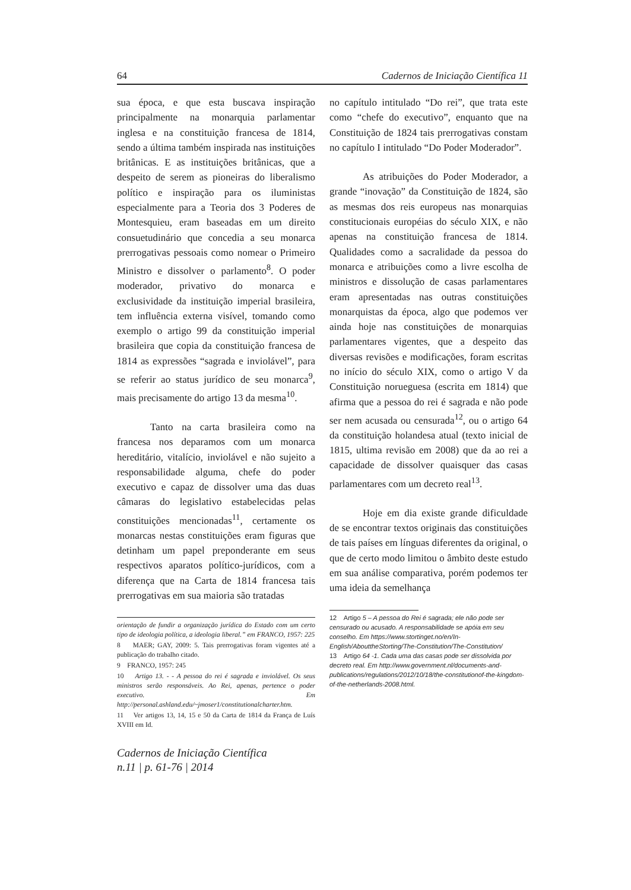64 Cadernos de Iniciação Científica 11
sua época, e que esta buscava inspiração principalmente na monarquia parlamentar inglesa e na constituição francesa de 1814, sendo a última também inspirada nas instituições britânicas. E as instituições britânicas, que a despeito de serem as pioneiras do liberalismo político e inspiração para os iluministas especialmente para a Teoria dos 3 Poderes de Montesquieu, eram baseadas em um direito consuetudinário que concedia a seu monarca prerrogativas pessoais como nomear o Primeiro Ministro e dissolver o parlamento<sup>8</sup>. O poder moderador, privativo do monarca e exclusividade da instituição imperial brasileira, tem influência externa visível, tomando como exemplo o artigo 99 da constituição imperial brasileira que copia da constituição francesa de 1814 as expressões “sagrada e inviolável”, para se referir ao status jurídico de seu monarca<sup>9</sup>, mais precisamente do artigo 13 da mesma<sup>10</sup>.
Tanto na carta brasileira como na francesa nos deparamos com um monarca hereditário, vitalício, inviolável e não sujeito a responsabilidade alguma, chefe do poder executivo e capaz de dissolver uma das duas câmaras do legislativo estabelecidas pelas constituições mencionadas<sup>11</sup>, certamente os monarcas nestas constituições eram figuras que detinham um papel preponderante em seus respectivos aparatos político-jurídicos, com a diferença que na Carta de 1814 francesa tais prerrogativas em sua maioria são tratadas
orientação de fundir a organização jurídica do Estado com um certo tipo de ideologia política, a ideologia liberal.” em FRANCO, 1957: 225
8 MAER; GAY, 2009: 5. Tais prerrogativas foram vigentes até a publicação do trabalho citado.
9 FRANCO, 1957: 245
10 Artigo 13. - - A pessoa do rei é sagrada e inviolável. Os seus ministros serão responsáveis. Ao Rei, apenas, pertence o poder executivo. Em http://personal.ashland.edu/~jmoser1/constitutionalcharter.htm.
11 Ver artigos 13, 14, 15 e 50 da Carta de 1814 da França de Luís XVIII em Id.
Cadernos de Iniciação Científica
n.11 | p. 61-76 | 2014
no capítulo intitulado “Do rei”, que trata este como “chefe do executivo”, enquanto que na Constituição de 1824 tais prerrogativas constam no capítulo I intitulado “Do Poder Moderador”.
As atribuições do Poder Moderador, a grande “inovação” da Constituição de 1824, são as mesmas dos reis europeus nas monarquias constitucionais européias do século XIX, e não apenas na constituição francesa de 1814. Qualidades como a sacralidade da pessoa do monarca e atribuições como a livre escolha de ministros e dissolução de casas parlamentares eram apresentadas nas outras constituições monarquistas da época, algo que podemos ver ainda hoje nas constituições de monarquias parlamentares vigentes, que a despeito das diversas revisões e modificações, foram escritas no início do século XIX, como o artigo V da Constituição norueguesa (escrita em 1814) que afirma que a pessoa do rei é sagrada e não pode ser nem acusada ou censurada<sup>12</sup>, ou o artigo 64 da constituição holandesa atual (texto inicial de 1815, ultima revisão em 2008) que da ao rei a capacidade de dissolver quaisquer das casas parlamentares com um decreto real<sup>13</sup>.
Hoje em dia existe grande dificuldade de se encontrar textos originais das constituições de tais países em línguas diferentes da original, o que de certo modo limitou o âmbito deste estudo em sua análise comparativa, porém podemos ter uma ideia da semelhança
12 Artigo 5 – A pessoa do Rei é sagrada; ele não pode ser censurado ou acusado. A responsabilidade se apóia em seu conselho. Em https://www.stortinget.no/en/In-English/AbouttheStorting/The-Constitution/The-Constitution/
13 Artigo 64 -1. Cada uma das casas pode ser dissolvida por decreto real. Em http://www.government.nl/documents-and-publications/regulations/2012/10/18/the-constitutionof-the-kingdom-of-the-netherlands-2008.html.